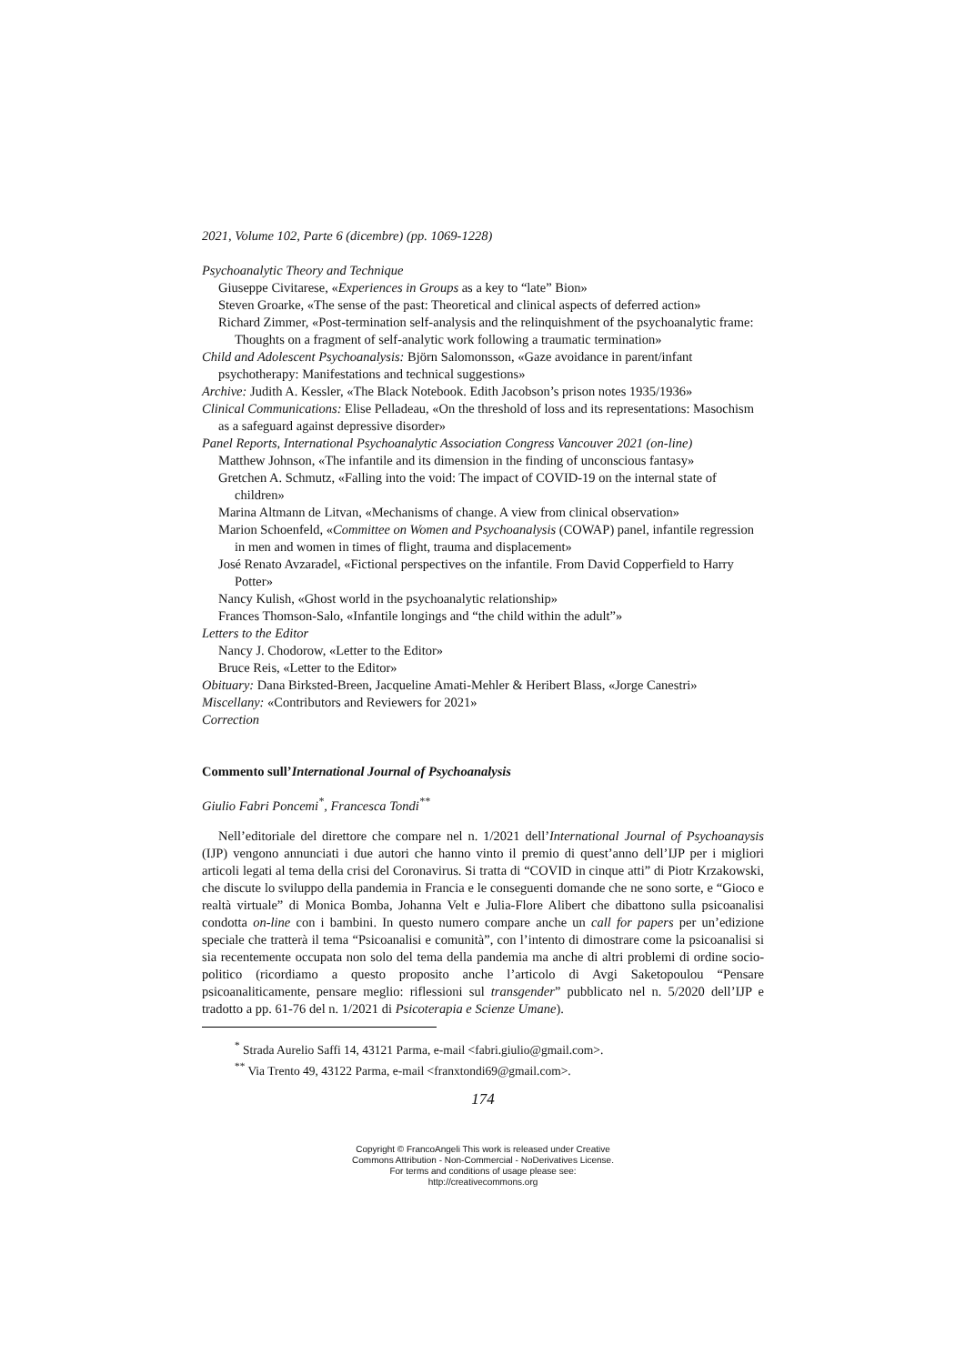2021, Volume 102, Parte 6 (dicembre) (pp. 1069-1228)
Psychoanalytic Theory and Technique
Giuseppe Civitarese, «Experiences in Groups as a key to “late” Bion»
Steven Groarke, «The sense of the past: Theoretical and clinical aspects of deferred action»
Richard Zimmer, «Post-termination self-analysis and the relinquishment of the psychoanalytic frame: Thoughts on a fragment of self-analytic work following a traumatic termination»
Child and Adolescent Psychoanalysis: Björn Salomonsson, «Gaze avoidance in parent/infant psychotherapy: Manifestations and technical suggestions»
Archive: Judith A. Kessler, «The Black Notebook. Edith Jacobson’s prison notes 1935/1936»
Clinical Communications: Elise Pelladeau, «On the threshold of loss and its representations: Masochism as a safeguard against depressive disorder»
Panel Reports, International Psychoanalytic Association Congress Vancouver 2021 (on-line)
Matthew Johnson, «The infantile and its dimension in the finding of unconscious fantasy»
Gretchen A. Schmutz, «Falling into the void: The impact of COVID-19 on the internal state of children»
Marina Altmann de Litvan, «Mechanisms of change. A view from clinical observation»
Marion Schoenfeld, «Committee on Women and Psychoanalysis (COWAP) panel, infantile regression in men and women in times of flight, trauma and displacement»
José Renato Avzaradel, «Fictional perspectives on the infantile. From David Copperfield to Harry Potter»
Nancy Kulish, «Ghost world in the psychoanalytic relationship»
Frances Thomson-Salo, «Infantile longings and “the child within the adult”»
Letters to the Editor
Nancy J. Chodorow, «Letter to the Editor»
Bruce Reis, «Letter to the Editor»
Obituary: Dana Birksted-Breen, Jacqueline Amati-Mehler & Heribert Blass, «Jorge Canestri»
Miscellany: «Contributors and Reviewers for 2021»
Correction
Commento sull’International Journal of Psychoanalysis
Giulio Fabri Poncemi<sup>*</sup>, Francesca Tondi<sup>**</sup>
Nell’editoriale del direttore che compare nel n. 1/2021 dell’International Journal of Psychoanaysis (IJP) vengono annunciati i due autori che hanno vinto il premio di quest’anno dell’IJP per i migliori articoli legati al tema della crisi del Coronavirus. Si tratta di “COVID in cinque atti” di Piotr Krzakowski, che discute lo sviluppo della pandemia in Francia e le conseguenti domande che ne sono sorte, e “Gioco e realtà virtuale” di Monica Bomba, Johanna Velt e Julia-Flore Alibert che dibattono sulla psicoanalisi condotta on-line con i bambini. In questo numero compare anche un call for papers per un’edizione speciale che tratterà il tema “Psicoanalisi e comunità”, con l’intento di dimostrare come la psicoanalisi si sia recentemente occupata non solo del tema della pandemia ma anche di altri problemi di ordine socio-politico (ricordiamo a questo proposito anche l’articolo di Avgi Saketopoulou “Pensare psicoanaliticamente, pensare meglio: riflessioni sul transgender” pubblicato nel n. 5/2020 dell’IJP e tradotto a pp. 61-76 del n. 1/2021 di Psicoterapia e Scienze Umane).
<sup>*</sup> Strada Aurelio Saffi 14, 43121 Parma, e-mail <fabri.giulio@gmail.com>.
<sup>**</sup> Via Trento 49, 43122 Parma, e-mail <franxtondi69@gmail.com>.
174
Copyright © FrancoAngeli This work is released under Creative
Commons Attribution - Non-Commercial - NoDerivatives License.
For terms and conditions of usage please see:
http://creativecommons.org